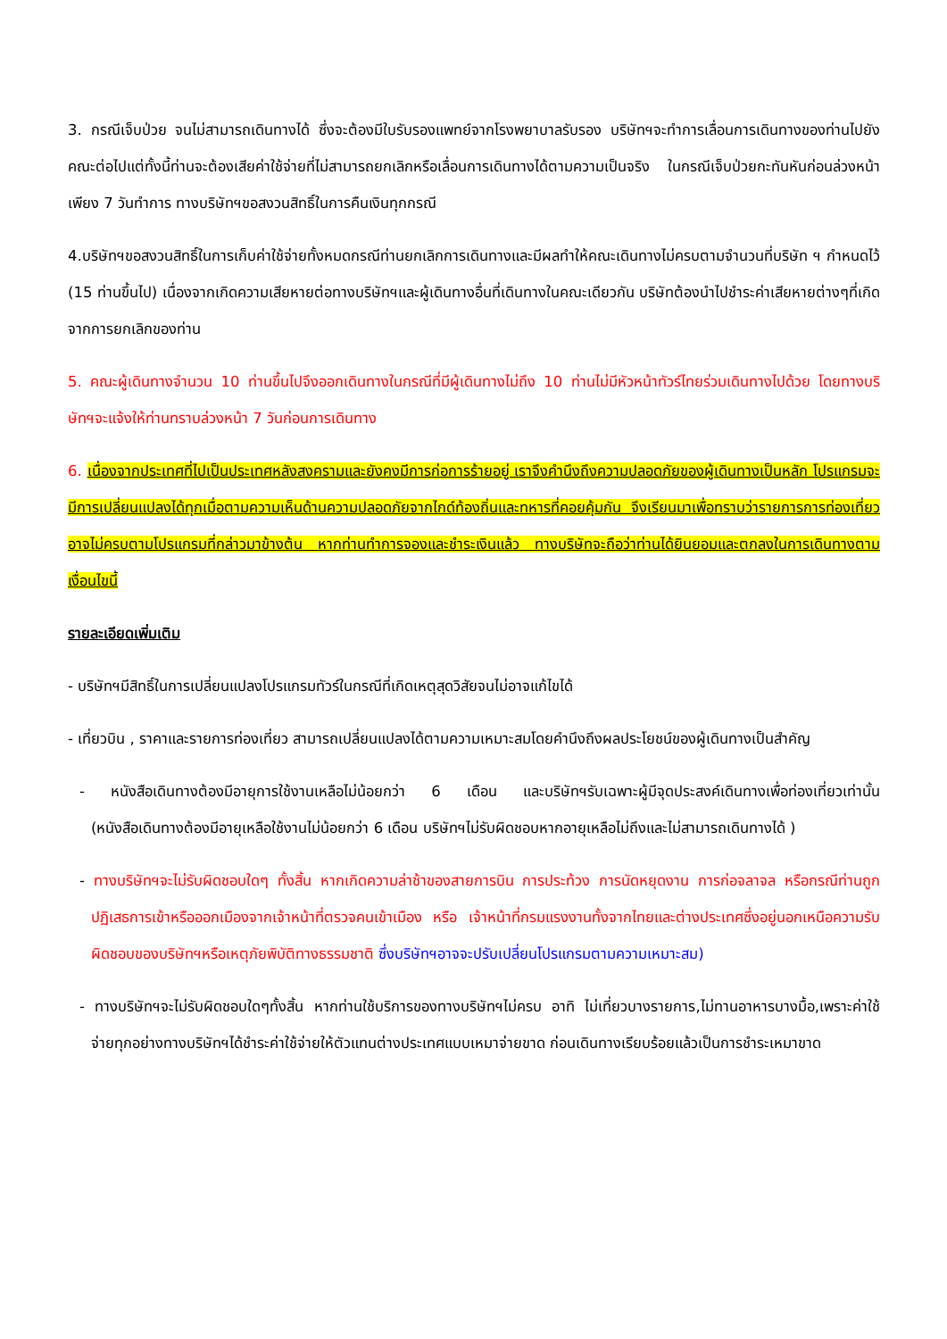3. กรณีเจ็บป่วย จนไม่สามารถเดินทางได้ ซึ่งจะต้องมีใบรับรองแพทย์จากโรงพยาบาลรับรอง บริษัทฯจะทำการเลื่อนการเดินทางของท่านไปยังคณะต่อไปแต่ทั้งนี้ท่านจะต้องเสียค่าใช้จ่ายที่ไม่สามารถยกเลิกหรือเลื่อนการเดินทางได้ตามความเป็นจริง ในกรณีเจ็บป่วยกะทันหันก่อนล่วงหน้าเพียง 7 วันทำการ ทางบริษัทฯขอสงวนสิทธิ์ในการคืนเงินทุกกรณี
4.บริษัทฯขอสงวนสิทธิ์ในการเก็บค่าใช้จ่ายทั้งหมดกรณีท่านยกเลิกการเดินทางและมีผลทำให้คณะเดินทางไม่ครบตามจำนวนที่บริษัท ฯ กำหนดไว้ (15 ท่านขึ้นไป) เนื่องจากเกิดความเสียหายต่อทางบริษัทฯและผู้เดินทางอื่นที่เดินทางในคณะเดียวกัน บริษัทต้องนำไปชำระค่าเสียหายต่างๆที่เกิดจากการยกเลิกของท่าน
5. คณะผู้เดินทางจำนวน 10 ท่านขึ้นไปจึงออกเดินทางในกรณีที่มีผู้เดินทางไม่ถึง 10 ท่านไม่มีหัวหน้าทัวร์ไทยร่วมเดินทางไปด้วย โดยทางบริษัทฯจะแจ้งให้ท่านทราบล่วงหน้า 7 วันก่อนการเดินทาง
6. เนื่องจากประเทศที่ไปเป็นประเทศหลังสงครามและยังคงมีการก่อการร้ายอยู่ เราจึงคำนึงถึงความปลอดภัยของผู้เดินทางเป็นหลัก โปรแกรมจะมีการเปลี่ยนแปลงได้ทุกเมื่อตามความเห็นด้านความปลอดภัยจากไกด์ท้องถิ่นและทหารที่คอยคุ้มกัน จึงเรียนมาเพื่อทราบว่ารายการการท่องเที่ยวอาจไม่ครบตามโปรแกรมที่กล่าวมาข้างต้น หากท่านทำการจองและชำระเงินแล้ว ทางบริษัทจะถือว่าท่านได้ยินยอมและตกลงในการเดินทางตามเงื่อนไขนี้
รายละเอียดเพิ่มเติม
- บริษัทฯมีสิทธิ์ในการเปลี่ยนแปลงโปรแกรมทัวร์ในกรณีที่เกิดเหตุสุดวิสัยจนไม่อาจแก้ไขได้
- เที่ยวบิน , ราคาและรายการท่องเที่ยว สามารถเปลี่ยนแปลงได้ตามความเหมาะสมโดยคำนึงถึงผลประโยชน์ของผู้เดินทางเป็นสำคัญ
- หนังสือเดินทางต้องมีอายุการใช้งานเหลือไม่น้อยกว่า 6 เดือน และบริษัทฯรับเฉพาะผู้มีจุดประสงค์เดินทางเพื่อท่องเที่ยวเท่านั้น (หนังสือเดินทางต้องมีอายุเหลือใช้งานไม่น้อยกว่า 6 เดือน บริษัทฯไม่รับผิดชอบหากอายุเหลือไม่ถึงและไม่สามารถเดินทางได้ )
- ทางบริษัทฯจะไม่รับผิดชอบใดๆ ทั้งสิ้น หากเกิดความล่าช้าของสายการบิน การประท้วง การนัดหยุดงาน การก่อจลาจล หรือกรณีท่านถูกปฏิเสธการเข้าหรือออกเมืองจากเจ้าหน้าที่ตรวจคนเข้าเมือง หรือ เจ้าหน้าที่กรมแรงงานทั้งจากไทยและต่างประเทศซึ่งอยู่นอกเหนือความรับผิดชอบของบริษัทฯหรือเหตุภัยพิบัติทางธรรมชาติ ซึ่งบริษัทฯอาจจะปรับเปลี่ยนโปรแกรมตามความเหมาะสม)
- ทางบริษัทฯจะไม่รับผิดชอบใดๆทั้งสิ้น หากท่านใช้บริการของทางบริษัทฯไม่ครบ อาทิ ไม่เที่ยวบางรายการ,ไม่ทานอาหารบางมื้อ,เพราะค่าใช้จ่ายทุกอย่างทางบริษัทฯได้ชำระค่าใช้จ่ายให้ตัวแทนต่างประเทศแบบเหมาจ่ายขาด ก่อนเดินทางเรียบร้อยแล้วเป็นการชำระเหมาขาด